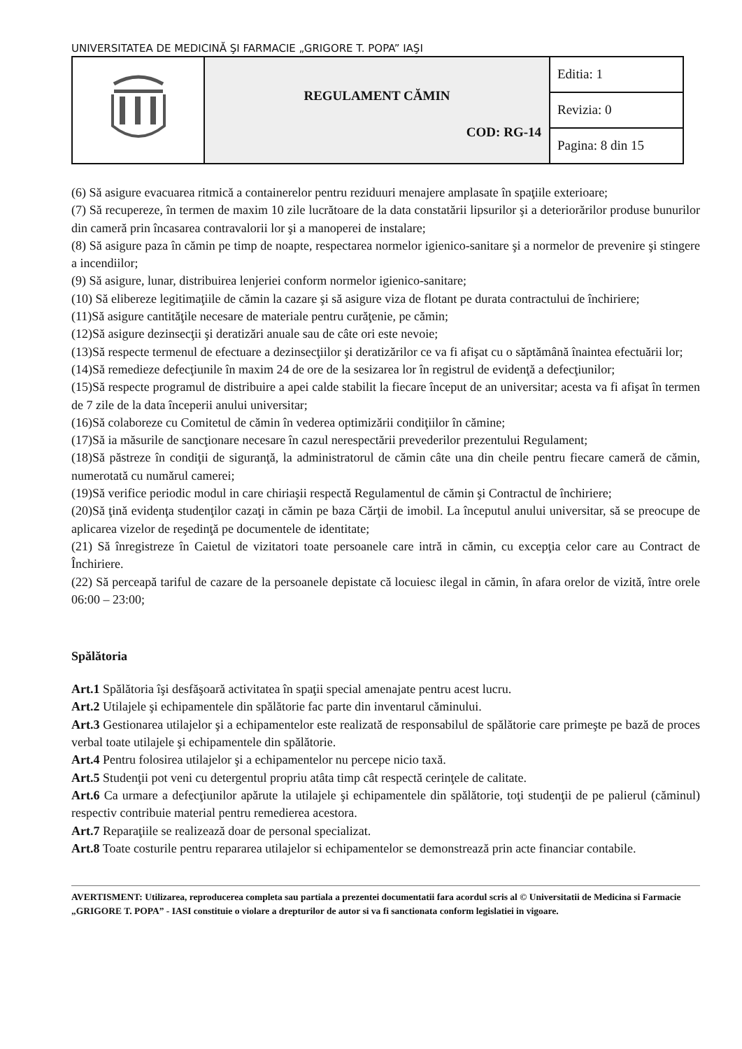UNIVERSITATEA DE MEDICINĂ ŞI FARMACIE „GRIGORE T. POPA” IAŞI
| | REGULAMENT CĂMIN COD: RG-14 | Editia: 1 |
| | | Revizia: 0 |
| | | Pagina: 8 din 15 |
(6) Să asigure evacuarea ritmică a containerelor pentru reziduuri menajere amplasate în spaţiile exterioare;
(7) Să recupereze, în termen de maxim 10 zile lucrătoare de la data constatării lipsurilor şi a deteriorărilor produse bunurilor din cameră prin încasarea contravalorii lor şi a manoperei de instalare;
(8) Să asigure paza în cămin pe timp de noapte, respectarea normelor igienico-sanitare şi a normelor de prevenire şi stingere a incendiilor;
(9) Să asigure, lunar, distribuirea lenjeriei conform normelor igienico-sanitare;
(10) Să elibereze legitimaţiile de cămin la cazare şi să asigure viza de flotant pe durata contractului de închiriere;
(11)Să asigure cantităţile necesare de materiale pentru curăţenie, pe cămin;
(12)Să asigure dezinsecţii şi deratizări anuale sau de câte ori este nevoie;
(13)Să respecte termenul de efectuare a dezinsecţiilor şi deratizărilor ce va fi afişat cu o săptămână înaintea efectuării lor;
(14)Să remedieze defecţiunile în maxim 24 de ore de la sesizarea lor în registrul de evidenţă a defecţiunilor;
(15)Să respecte programul de distribuire a apei calde stabilit la fiecare început de an universitar; acesta va fi afişat în termen de 7 zile de la data începerii anului universitar;
(16)Să colaboreze cu Comitetul de cămin în vederea optimizării condiţiilor în cămine;
(17)Să ia măsurile de sancţionare necesare în cazul nerespectării prevederilor prezentului Regulament;
(18)Să păstreze în condiţii de siguranţă, la administratorul de cămin câte una din cheile pentru fiecare cameră de cămin, numerotată cu numărul camerei;
(19)Să verifice periodic modul in care chiriaşii respectă Regulamentul de cămin şi Contractul de închiriere;
(20)Să ţină evidenţa studenţilor cazaţi in cămin pe baza Cărţii de imobil. La începutul anului universitar, să se preocupe de aplicarea vizelor de reşedinţă pe documentele de identitate;
(21) Să înregistreze în Caietul de vizitatori toate persoanele care intră in cămin, cu excepţia celor care au Contract de Închiriere.
(22) Să perceapă tariful de cazare de la persoanele depistate că locuiesc ilegal in cămin, în afara orelor de vizită, între orele 06:00 – 23:00;
Spălătoria
Art.1 Spălătoria îşi desfăşoară activitatea în spaţii special amenajate pentru acest lucru.
Art.2 Utilajele şi echipamentele din spălătorie fac parte din inventarul căminului.
Art.3 Gestionarea utilajelor şi a echipamentelor este realizată de responsabilul de spălătorie care primeşte pe bază de proces verbal toate utilajele şi echipamentele din spălătorie.
Art.4 Pentru folosirea utilajelor şi a echipamentelor nu percepe nicio taxă.
Art.5 Studenţii pot veni cu detergentul propriu atâta timp cât respectă cerinţele de calitate.
Art.6 Ca urmare a defecţiunilor apărute la utilajele şi echipamentele din spălătorie, toţi studenţii de pe palierul (căminul) respectiv contribuie material pentru remedierea acestora.
Art.7 Reparaţiile se realizează doar de personal specializat.
Art.8 Toate costurile pentru repararea utilajelor si echipamentelor se demonstrează prin acte financiar contabile.
AVERTISMENT: Utilizarea, reproducerea completa sau partiala a prezentei documentatii fara acordul scris al © Universitatii de Medicina si Farmacie „GRIGORE T. POPA” - IASI constituie o violare a drepturilor de autor si va fi sanctionata conform legislatiei in vigoare.